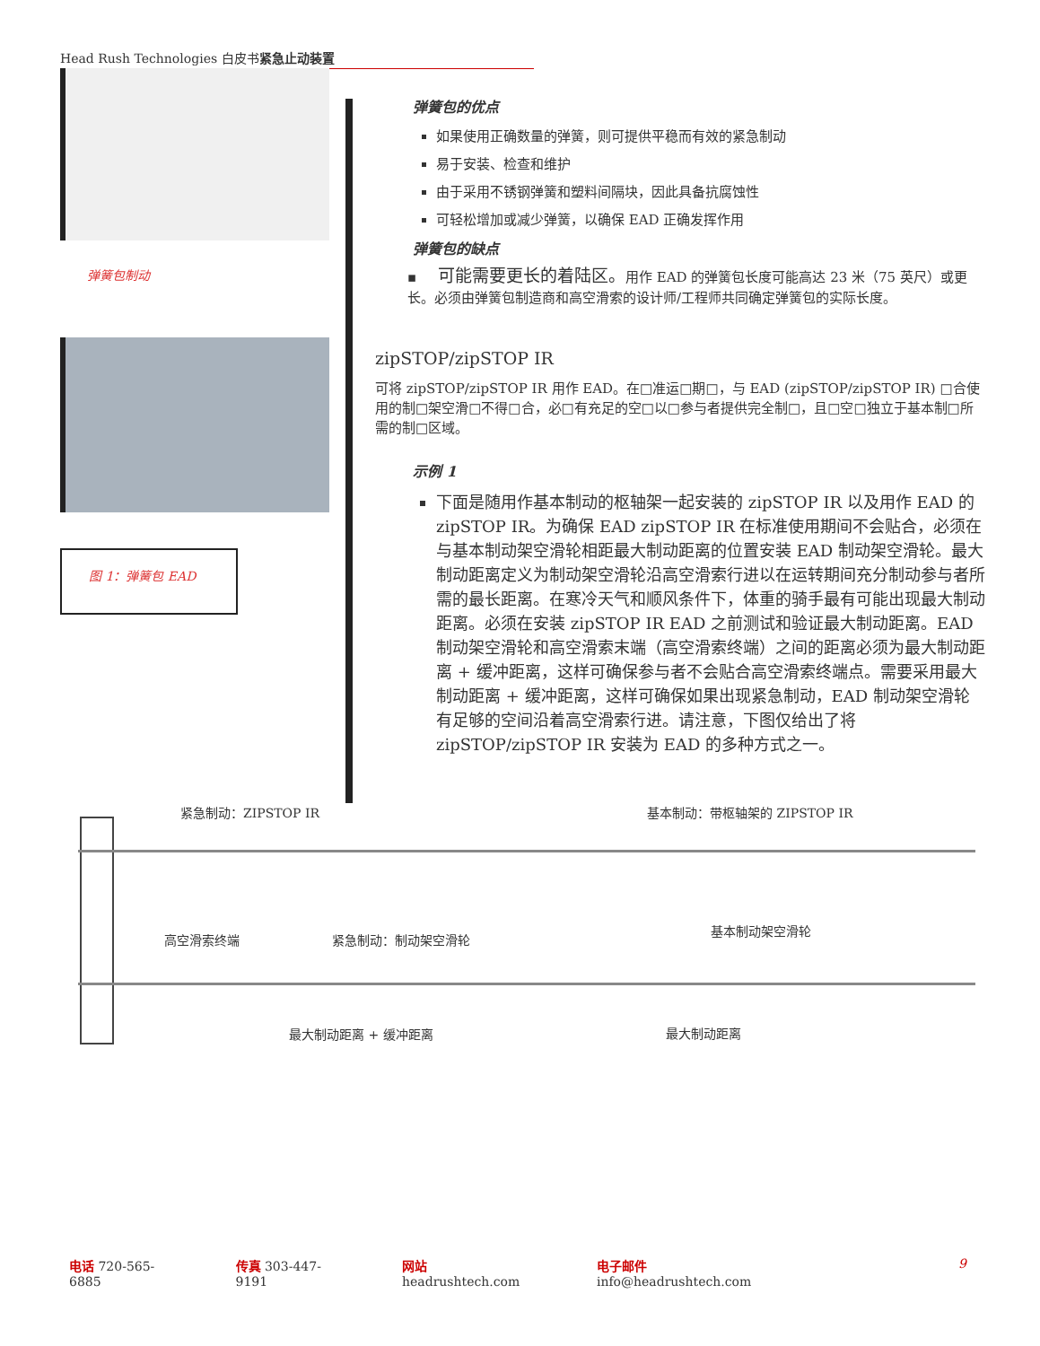Head Rush Technologies 白皮书紧急止动装置
弹簧包制动
图 1：弹簧包 EAD
弹簧包的优点
如果使用正确数量的弹簧，则可提供平稳而有效的紧急制动
易于安装、检查和维护
由于采用不锈钢弹簧和塑料间隔块，因此具备抗腐蚀性
可轻松增加或减少弹簧，以确保 EAD 正确发挥作用
弹簧包的缺点
▪ 可能需要更长的着陆区。用作 EAD 的弹簧包长度可能高达 23 米（75 英尺）或更长。必须由弹簧包制造商和高空滑索的设计师/工程师共同确定弹簧包的实际长度。
zipSTOP/zipSTOP IR
可将 zipSTOP/zipSTOP IR 用作 EAD。在□准运□期□，与 EAD (zipSTOP/zipSTOP IR) □合使用的制□架空滑□不得□合，必□有充足的空□以□参与者提供完全制□，且□空□独立于基本制□所需的制□区域。
示例 1
下面是随用作基本制动的枢轴架一起安装的 zipSTOP IR 以及用作 EAD 的 zipSTOP IR。为确保 EAD zipSTOP IR 在标准使用期间不会贴合，必须在与基本制动架空滑轮相距最大制动距离的位置安装 EAD 制动架空滑轮。最大制动距离定义为制动架空滑轮沿高空滑索行进以在运转期间充分制动参与者所需的最长距离。在寒冷天气和顺风条件下，体重的骑手最有可能出现最大制动距离。必须在安装 zipSTOP IR EAD 之前测试和验证最大制动距离。EAD 制动架空滑轮和高空滑索末端（高空滑索终端）之间的距离必须为最大制动距离 + 缓冲距离，这样可确保参与者不会贴合高空滑索终端点。需要采用最大制动距离 + 缓冲距离，这样可确保如果出现紧急制动，EAD 制动架空滑轮有足够的空间沿着高空滑索行进。请注意，下图仅给出了将 zipSTOP/zipSTOP IR 安装为 EAD 的多种方式之一。
紧急制动：ZIPSTOP IR 基本制动：带枢轴架的 ZIPSTOP IR
高空滑索终端 紧急制动：制动架空滑轮
基本制动架空滑轮
最大制动距离 + 缓冲距离 最大制动距离
电话 720-565-6885 传真 303-447-9191 网站 headrushtech.com 电子邮件 info@headrushtech.com 9